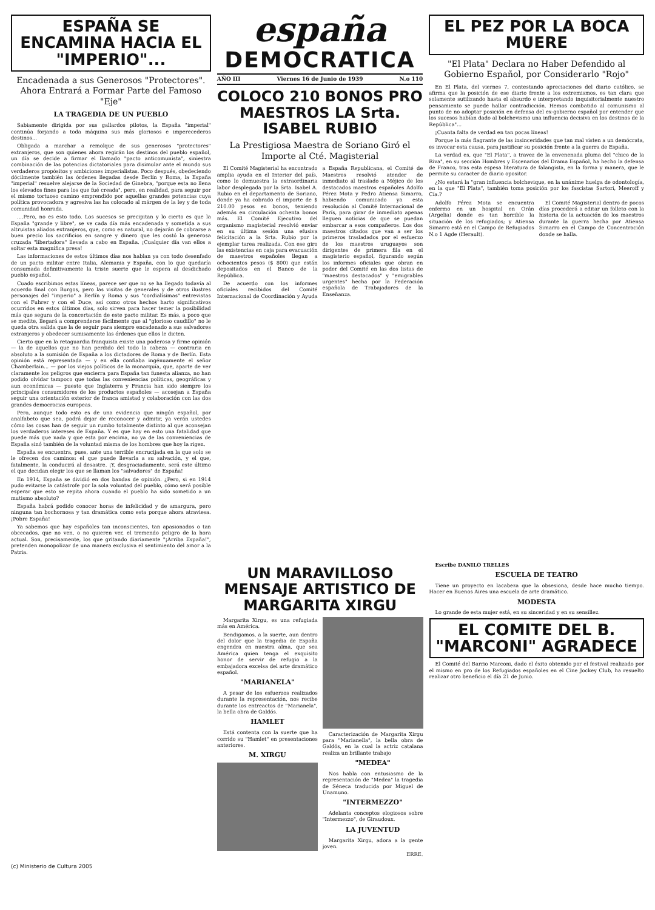ESPAÑA SE ENCAMINA HACIA EL "IMPERIO"...
Encadenada a sus Generosos "Protectores". Ahora Entrará a Formar Parte del Famoso "Eje"
LA TRAGEDIA DE UN PUEBLO
Sabiamente dirigida por sus gallardos pilotos, la España "imperial" continúa forjando a toda máquina sus más gloriosos e imperecederos destinos...
Obligada a marchar a remolque de sus generosos "protectores" extranjeros, que son quienes ahora regirán los destinos del pueblo español, un día se decide a firmar el llamado "pacto anticomunista", siniestra combinación de las potencias dictatoriales para disimular ante el mundo sus verdaderos propósitos y ambiciones imperialistas. Poco después, obedeciendo dócilmente también las órdenes llegadas desde Berlín y Roma, la España "imperial" resuelve alejarse de la Sociedad de Ginebra, "porque esta no llena los elevados fines para los que fué creada", pero, en realidad, para seguir por el mismo tortuoso camino emprendido por aquellas grandes potencias cuya política provocadora y agresiva las ha colocado al márgen de la ley y de toda comunidad honrada.
....Pero, no es esto todo. Los sucesos se precipitan y lo cierto es que la España "grande y libre", se ve cada día más encadenada y sometida a sus altruistas aliados extranjeros, que, como es natural, no dejarán de cobrarse a buen precio los sacrificios en sangre y dinero que les costó la generosa cruzada "libertadora" llevada a cabo en España. ¡Cualquier día van ellos a soltar esta magnífica presa!
Las informaciones de estos últimos días nos hablan ya con todo desenfado de un pacto militar entre Italia, Alemania y España, con lo que quedaría consumada definitivamente la triste suerte que le espera al desdichado pueblo español.
Cuado escribimos estas líneas, parece ser que no se ha llegado todavía al acuerdo final con Burgos, pero las visitas de generales y de otros ilustres personajes del "imperio" a Berlín y Roma y sus "cordialísimas" entrevistas con el Fuhrer y con el Duce, así como otros hechos harto significativos ocurridos en estos últimos días, solo sirven para hacer temer la posibilidad más que segura de la concertación de este pacto militar. Es más, a poco que se medite, llegará a comprenderse fácilmente que al "glorioso caudillo" no le queda otra salida que la de seguir para siempre encadenado a sus salvadores extranjeros y obedecer sumisamente las órdenes que ellos le dicten.
Cierto que en la retaguardia franquista existe una poderosa y firme opinión — la de aquellos que no han perdido del todo la cabeza — contraria en absoluto a la sumisión de España a los dictadores de Roma y de Berlín. Esta opinión está representada — y en ella confiaba ingénuamente el señor Chamberlain... — por los viejos políticos de la monarquía, que, aparte de ver claramente los peligros que encierra para España tan funesta alianza, no han podido olvidar tampoco que todas las conveniencias políticas, geográficas y aun económicas — puesto que Inglaterra y Francia han sido siempre los principales consumidores de los productos españoles — acosejan a España seguir una orientación exterior de franca amistad y colaboración con las dos grandes democracias europeas.
Pero, aunque todo esto es de una evidencia que ningún español, por analfabeto que sea, podrá dejar de reconocer y admitir, ya verán ustedes cómo las cosas han de seguir un rumbo totalmente distinto al que aconsejan los verdaderos intereses de España. Y es que hay en esto una fatalidad que puede más que nada y que esta por encima, no ya de las conveniencias de España sinó también de la voluntad misma de los hombres que hoy la rigen.
España se encuentra, pues, ante una terrible encrucijada en la que solo se le ofrecen dos caminos: el que puede llevarla a su salvación, y el que, fatalmente, la conducirá al desastre. ¡Y, desgraciadamente, será este último el que decidan elegir los que se llaman los "salvadores" de España!
En 1914, España se dividió en dos bandas de opinión. ¿Pero, si en 1914 pudo evitarse la catástrofe por la sola voluntad del pueblo, cómo será posible esperar que esto se repita ahora cuando el pueblo ha sido sometido a un mutismo absoluto?
España habrá podido conocer horas de infelicidad y de amargura, pero ninguna tan bochornosa y tan dramática como esta porque ahora atraviesa. ¡Pobre España!
Ya sabemos que hay españoles tan inconscientes, tan apasionados o tan obcecados, que no ven, o no quieren ver, el tremendo peligro de la hora actual. Son, precisamente, los que gritando diariamente "¡Arriba España!", pretenden monopolizar de una manera exclusiva el sentimiento del amor a la Patria.
españa
DEMOCRATICA
AÑO III Viernes 16 de Junio de 1939 N.o 110
COLOCO 210 BONOS PRO MAESTROS LA Srta. ISABEL RUBIO
La Prestigiosa Maestra de Soriano Giró el Importe al Cté. Magisterial
El Comité Magisterial ha encontrado amplia ayuda en el Interior del país, como lo demuestra la extraordinaria labor desplegada por la Srta. Isabel A. Rubio en el departamento de Soriano, donde ya ha cobrado el importe de $ 210.00 pesos en bonos, teniendo además en circulación ochenta bonos más. El Comité Ejecutivo del organismo magisterial resolvió enviar en su última sesión una efusiva felicitación a la Srta. Rubio por la ejemplar tarea realizada. Con ese giro las existencias en caja para evacuación de maestros españoles llegan a ochocientos pesos ($ 800) que están depositados en el Banco de la República.
De acuerdo con los informes oficiales recibidos del Comité Internacional de Coordinación y Ayuda a España Republicana, el Comité de Maestros resolvió atender de inmediato al traslado a Méjico de los destacados maestros españoles Adolfo Pérez Mota y Pedro Atiensa Simarro, habiendo comunicado ya esta resolución al Comité Internacional de París, para girar de inmediato apenas lleguen noticias de que se puedan embarcar a esos compañeros. Los dos maestros citados que van a ser los primeros trasladados por el esfuerzo de los maestros uruguayos son dirigentes de primera fila en el magisterio español, figurando según los informes oficiales que obran en poder del Comité en las dos listas de "maestros destacados" y "emigrables urgentes" hecha por la Federación española de Trabajadores de la Enseñanza.
EL PEZ POR LA BOCA MUERE
"El Plata" Declara no Haber Defendido al Gobierno Español, por Considerarlo "Rojo"
En El Plata, del viernes 7, contestando apreciaciones del diario católico, se afirma que la posición de ese diario frente a los extremismos, es tan clara que solamente sutilizando hasta el absurdo e interpretando inquisitorialmente nuestro pensamiento se puede hallar contradicción. Hemos combatido al comunismo al punto de no adoptar posición en defensa del ex-gobierno español por entender que los sucesos habían dado al bolchevismo una influencia decisiva en los destinos de la República"...
¡Cuanta falta de verdad en tan pocas líneas!
Porque la más flagrante de las insinceridades que tan mal visten a un demócrata, es invocar esta causa, para justificar su posición frente a la guerra de España.
La verdad es, que "El Plata", a travez de la envenenada pluma del "chico de la Riva", en su sección Hombres y Escenarios del Drama Español, ha hecho la defensa de Franco, tras esta espesa literatura de falangista, en la forma y manera, que le permite su caracter de diario opositor.
¿No estará la "gran influencia bolchevique, en la unánime huelga de odontología, en la que "El Plata", también toma posición por los fascistas Sartori, Meeroff y Cía.?
Adolfo Pérez Mota se encuentra enfermo en un hospital en Orán (Argelia) donde es tan horrible la situación de los refugiados; y Atiensa Simarro está en el Campo de Refugiados N.o 1 Agde (Herault).
El Comité Magisterial dentro de pocos días procederá a editar un folleto con la historia de la actuación de los maestros durante la guerra hecha por Atiensa Simarro en el Campo de Concentración donde se halla.
UN MARAVILLOSO MENSAJE ARTISTICO DE MARGARITA XIRGU
Margarita Xirgu, es una refugiada más en América.
Bendigamos, a la suerte, aun dentro del dolor que la tragedia de España engendra en nuestra alma, que sea América quien tenga el exquisito honor de servir de refugio a la embajadora excelsa del arte dramático español.
"MARIANELA"
A pesar de los esfuerzos realizados durante la representación, nos recibe durante los entreactos de "Marianela", la bella obra de Galdós.
HAMLET
Está contenta con la suerte que ha corrido su "Hamlet" en presentaciones anteriores.
M. XIRGU
Caracterización de Margarita Xirgu para "Marianella", la bella obra de Galdós, en la cual la actriz catalana realiza un brillante trabajo
"MEDEA"
Nos habla con entusiasmo de la representación de "Medea" la tragedia de Séneca traducida por Miguel de Unamuno.
"INTERMEZZO"
Adelanta conceptos elogiosos sobre "Intermezzo", de Giraudoux.
LA JUVENTUD
Margarita Xirgu, adora a la gente joven.
ERRE.
Escribe DANILO TRELLES
ESCUELA DE TEATRO
Tiene un proyecto en lacabeza que la obsesiona, desde hace mucho tiempo. Hacer en Buenos Aires una escuela de arte dramático.
MODESTA
Lo grande de esta mujer está, en su sinceridad y en su sensillez.
EL COMITE DEL B. "MARCONI" AGRADECE
El Comité del Barrio Marconi, dado el éxito obtenido por el festival realizado por el mismo en pro de los Refugiados españoles en el Cine Jockey Club, ha resuelto realizar otro beneficio el día 21 de Junio.
(c) Ministerio de Cultura 2005